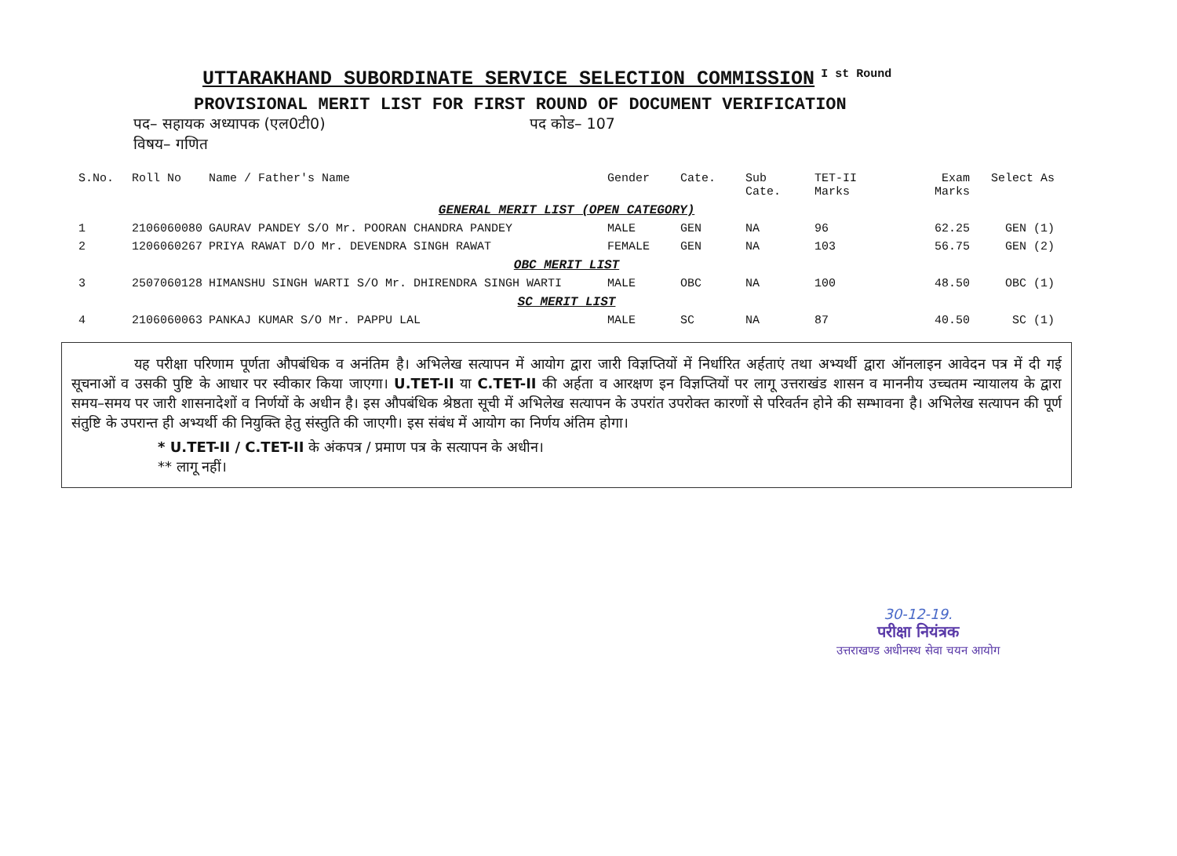UTTARAKHAND SUBORDINATE SERVICE SELECTION COMMISSION<sup>I st Round</sup>
PROVISIONAL MERIT LIST FOR FIRST ROUND OF DOCUMENT VERIFICATION
पद– सहायक अध्यापक (एल0टी0) पद कोड– 107
विषय– गणित
| S.No. | Roll No | Name / Father's Name | Gender | Cate. | Sub Cate. | TET-II Marks | Exam Marks | Select As |
| --- | --- | --- | --- | --- | --- | --- | --- | --- |
| GENERAL MERIT LIST (OPEN CATEGORY) | | | | | | | | |
| 1 | 2106060080 | GAURAV PANDEY S/O Mr. POORAN CHANDRA PANDEY | MALE | GEN | NA | 96 | 62.25 | GEN (1) |
| 2 | 1206060267 | PRIYA RAWAT D/O Mr. DEVENDRA SINGH RAWAT | FEMALE | GEN | NA | 103 | 56.75 | GEN (2) |
| OBC MERIT LIST | | | | | | | | |
| 3 | 2507060128 | HIMANSHU SINGH WARTI S/O Mr. DHIRENDRA SINGH WARTI | MALE | OBC | NA | 100 | 48.50 | OBC (1) |
| SC MERIT LIST | | | | | | | | |
| 4 | 2106060063 | PANKAJ KUMAR S/O Mr. PAPPU LAL | MALE | SC | NA | 87 | 40.50 | SC (1) |
यह परीक्षा परिणाम पूर्णता औपबंधिक व अनंतिम है। अभिलेख सत्यापन में आयोग द्वारा जारी विज्ञप्तियों में निर्धारित अर्हताएं तथा अभ्यर्थी द्वारा ऑनलाइन आवेदन पत्र में दी गई सूचनाओं व उसकी पुष्टि के आधार पर स्वीकार किया जाएगा। U.TET-II या C.TET-II की अर्हता व आरक्षण इन विज्ञप्तियों पर लागू उत्तराखंड शासन व माननीय उच्चतम न्यायालय के द्वारा समय–समय पर जारी शासनादेशों व निर्णयों के अधीन है। इस औपबंधिक श्रेष्ठता सूची में अभिलेख सत्यापन के उपरांत उपरोक्त कारणों से परिवर्तन होने की सम्भावना है। अभिलेख सत्यापन की पूर्ण संतुष्टि के उपरान्त ही अभ्यर्थी की नियुक्ति हेतु संस्तुति की जाएगी। इस संबंध में आयोग का निर्णय अंतिम होगा।
* U.TET-II / C.TET-II के अंकपत्र / प्रमाण पत्र के सत्यापन के अधीन।
** लागू नहीं।
30-12-19.
परीक्षा नियंत्रक
उत्तराखण्ड अधीनस्थ सेवा चयन आयोग